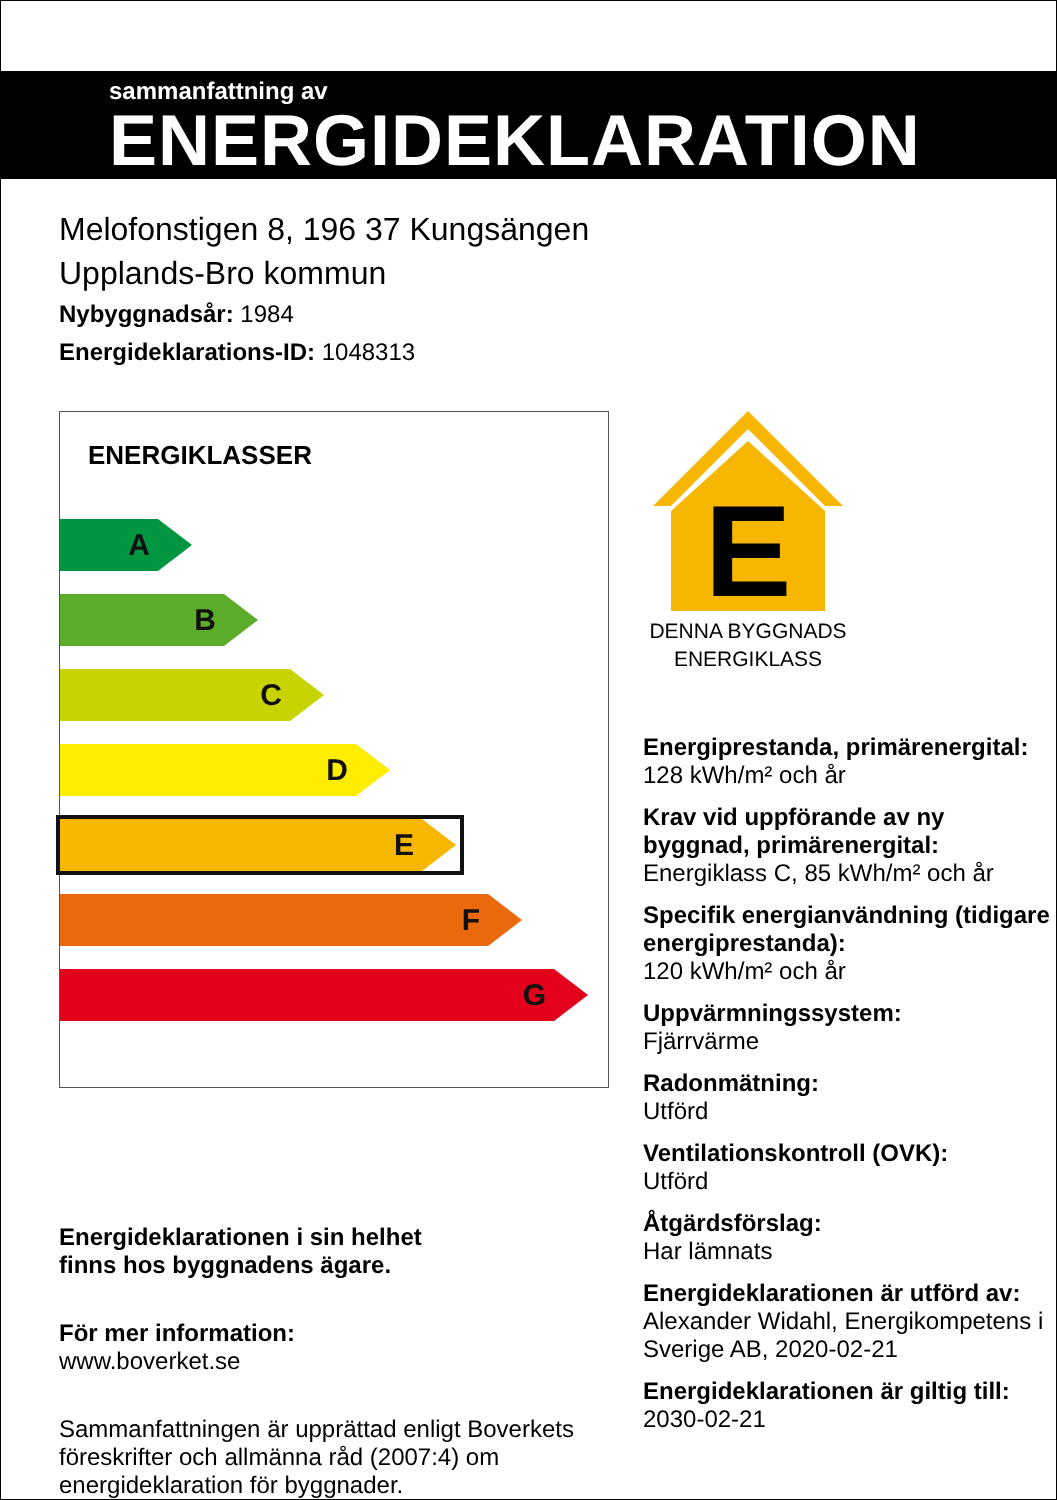sammanfattning av
ENERGIDEKLARATION
Melofonstigen 8, 196 37 Kungsängen
Upplands-Bro kommun
Nybyggnadsår: 1984
Energideklarations-ID: 1048313
ENERGIKLASSER
A
B
C
D
E
F
G
Energideklarationen i sin helhet
finns hos byggnadens ägare.
För mer information:
www.boverket.se
Sammanfattningen är upprättad enligt Boverkets föreskrifter och allmänna råd (2007:4) om energideklaration för byggnader.
E
DENNA BYGGNADS
ENERGIKLASS
Energiprestanda, primärenergital:
128 kWh/m² och år
Krav vid uppförande av ny byggnad, primärenergital:
Energiklass C, 85 kWh/m² och år
Specifik energianvändning (tidigare energiprestanda):
120 kWh/m² och år
Uppvärmningssystem:
Fjärrvärme
Radonmätning:
Utförd
Ventilationskontroll (OVK):
Utförd
Åtgärdsförslag:
Har lämnats
Energideklarationen är utförd av:
Alexander Widahl, Energikompetens i Sverige AB, 2020-02-21
Energideklarationen är giltig till:
2030-02-21